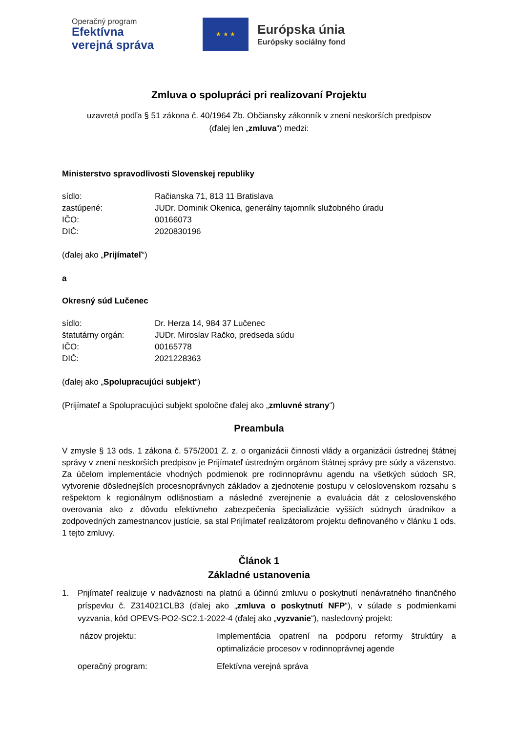Operačný program
Efektívna
verejná správa
★ ★ ★
Európska únia
Európsky sociálny fond
Zmluva o spolupráci pri realizovaní Projektu
uzavretá podľa § 51 zákona č. 40/1964 Zb. Občiansky zákonník v znení neskorších predpisov
(ďalej len „zmluva“) medzi:
Ministerstvo spravodlivosti Slovenskej republiky
sídlo: Račianska 71, 813 11 Bratislava
zastúpené: JUDr. Dominik Okenica, generálny tajomník služobného úradu
IČO: 00166073
DIČ: 2020830196
(ďalej ako „Prijímateľ“)
a
Okresný súd Lučenec
sídlo: Dr. Herza 14, 984 37 Lučenec
štatutárny orgán: JUDr. Miroslav Račko, predseda súdu
IČO: 00165778
DIČ: 2021228363
(ďalej ako „Spolupracujúci subjekt“)
(Prijímateľ a Spolupracujúci subjekt spoločne ďalej ako „zmluvné strany“)
Preambula
V zmysle § 13 ods. 1 zákona č. 575/2001 Z. z. o organizácii činnosti vlády a organizácii ústrednej štátnej správy v znení neskorších predpisov je Prijímateľ ústredným orgánom štátnej správy pre súdy a väzenstvo. Za účelom implementácie vhodných podmienok pre rodinnoprávnu agendu na všetkých súdoch SR, vytvorenie dôslednejších procesnoprávnych základov a zjednotenie postupu v celoslovenskom rozsahu s rešpektom k regionálnym odlišnostiam a následné zverejnenie a evaluácia dát z celoslovenského overovania ako z dôvodu efektívneho zabezpečenia špecializácie vyšších súdnych úradníkov a zodpovedných zamestnancov justície, sa stal Prijímateľ realizátorom projektu definovaného v článku 1 ods. 1 tejto zmluvy.
Článok 1
Základné ustanovenia
1. Prijímateľ realizuje v nadväznosti na platnú a účinnú zmluvu o poskytnutí nenávratného finančného príspevku č. Z314021CLB3 (ďalej ako „zmluva o poskytnutí NFP“), v súlade s podmienkami vyzvania, kód OPEVS-PO2-SC2.1-2022-4 (ďalej ako „vyzvanie“), nasledovný projekt:
názov projektu: Implementácia opatrení na podporu reformy štruktúry a optimalizácie procesov v rodinnoprávnej agende
operačný program: Efektívna verejná správa